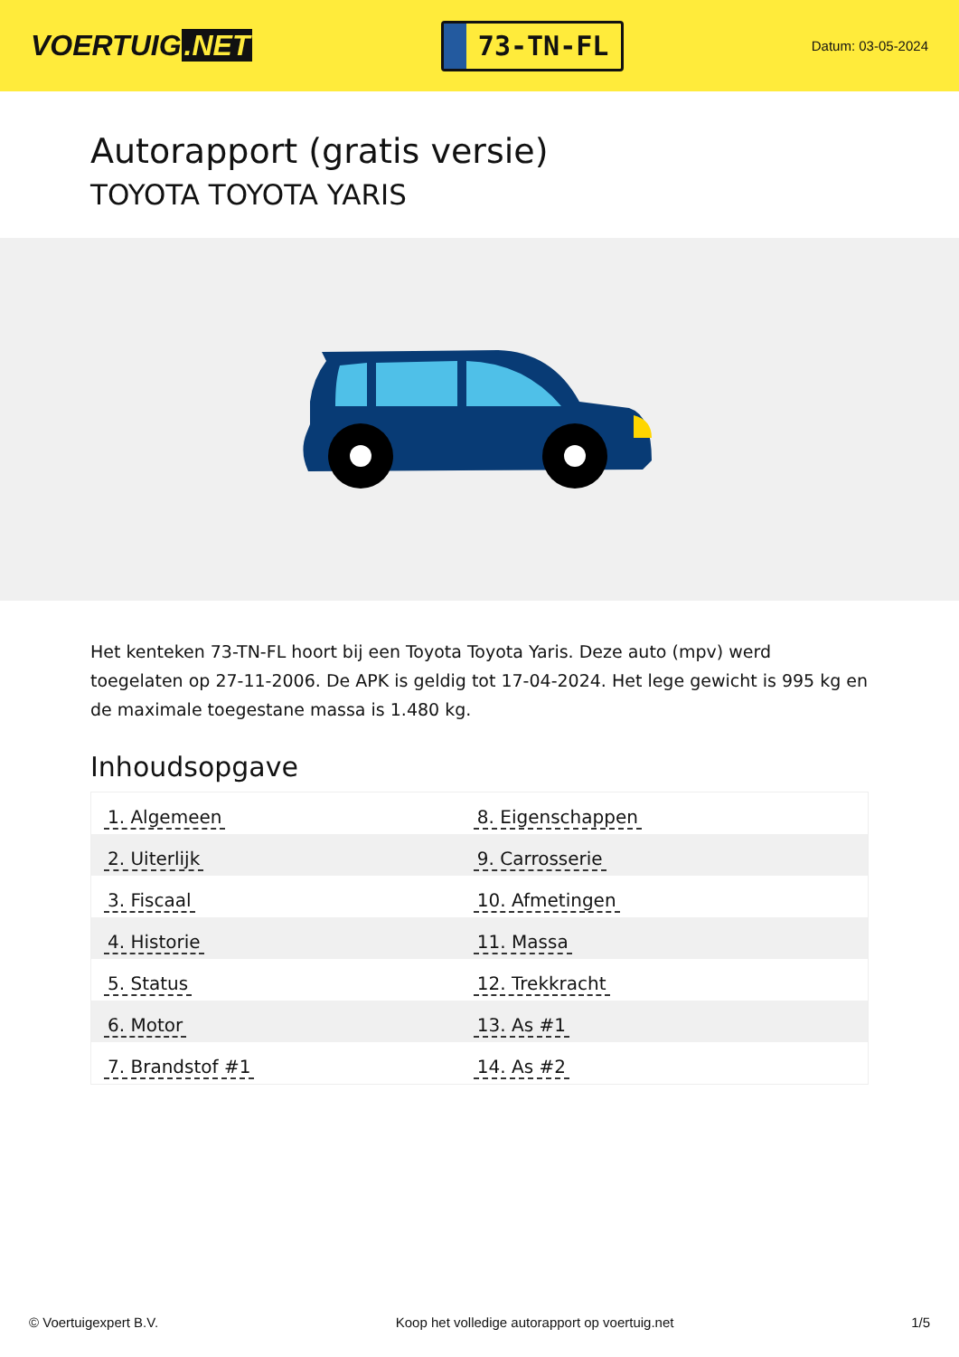VOERTUIG.NET
73-TN-FL
Datum: 03-05-2024
Autorapport (gratis versie)
TOYOTA TOYOTA YARIS
Het kenteken 73-TN-FL hoort bij een Toyota Toyota Yaris. Deze auto (mpv) werd toegelaten op 27-11-2006. De APK is geldig tot 17-04-2024. Het lege gewicht is 995 kg en de maximale toegestane massa is 1.480 kg.
Inhoudsopgave
| 1. Algemeen | 8. Eigenschappen |
| 2. Uiterlijk | 9. Carrosserie |
| 3. Fiscaal | 10. Afmetingen |
| 4. Historie | 11. Massa |
| 5. Status | 12. Trekkracht |
| 6. Motor | 13. As #1 |
| 7. Brandstof #1 | 14. As #2 |
© Voertuigexpert B.V. Koop het volledige autorapport op voertuig.net
1/5